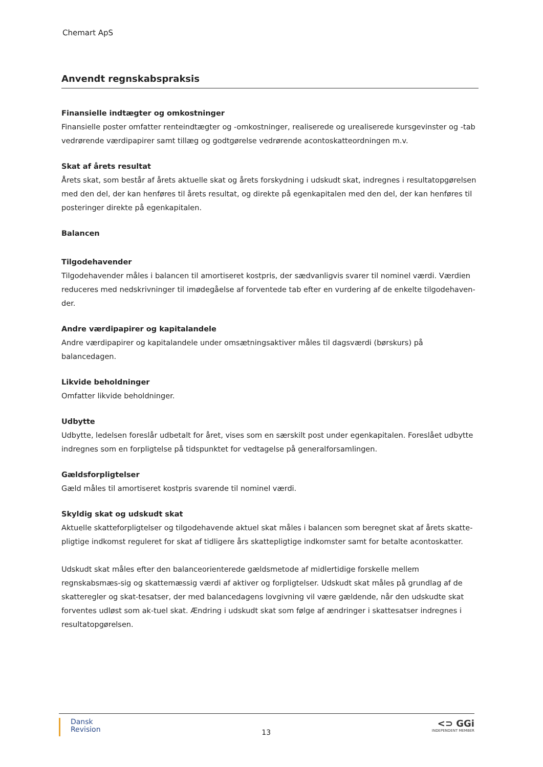Chemart ApS
Anvendt regnskabspraksis
Finansielle indtægter og omkostninger
Finansielle poster omfatter renteindtægter og -omkostninger, realiserede og urealiserede kursgevinster og -tab vedrørende værdipapirer samt tillæg og godtgørelse vedrørende acontoskatteordningen m.v.
Skat af årets resultat
Årets skat, som består af årets aktuelle skat og årets forskydning i udskudt skat, indregnes i resultatopgørelsen med den del, der kan henføres til årets resultat, og direkte på egenkapitalen med den del, der kan henføres til posteringer direkte på egenkapitalen.
Balancen
Tilgodehavender
Tilgodehavender måles i balancen til amortiseret kostpris, der sædvanligvis svarer til nominel værdi. Værdien reduceres med nedskrivninger til imødegåelse af forventede tab efter en vurdering af de enkelte tilgodehaven-der.
Andre værdipapirer og kapitalandele
Andre værdipapirer og kapitalandele under omsætningsaktiver måles til dagsværdi (børskurs) på balancedagen.
Likvide beholdninger
Omfatter likvide beholdninger.
Udbytte
Udbytte, ledelsen foreslår udbetalt for året, vises som en særskilt post under egenkapitalen. Foreslået udbytte indregnes som en forpligtelse på tidspunktet for vedtagelse på generalforsamlingen.
Gældsforpligtelser
Gæld måles til amortiseret kostpris svarende til nominel værdi.
Skyldig skat og udskudt skat
Aktuelle skatteforpligtelser og tilgodehavende aktuel skat måles i balancen som beregnet skat af årets skatte-pligtige indkomst reguleret for skat af tidligere års skattepligtige indkomster samt for betalte acontoskatter.
Udskudt skat måles efter den balanceorienterede gældsmetode af midlertidige forskelle mellem regnskabsmæs-sig og skattemæssig værdi af aktiver og forpligtelser. Udskudt skat måles på grundlag af de skatteregler og skat-tesatser, der med balancedagens lovgivning vil være gældende, når den udskudte skat forventes udløst som ak-tuel skat. Ændring i udskudt skat som følge af ændringer i skattesatser indregnes i resultatopgørelsen.
Dansk
Revision
13
<⊃ GGi
INDEPENDENT MEMBER